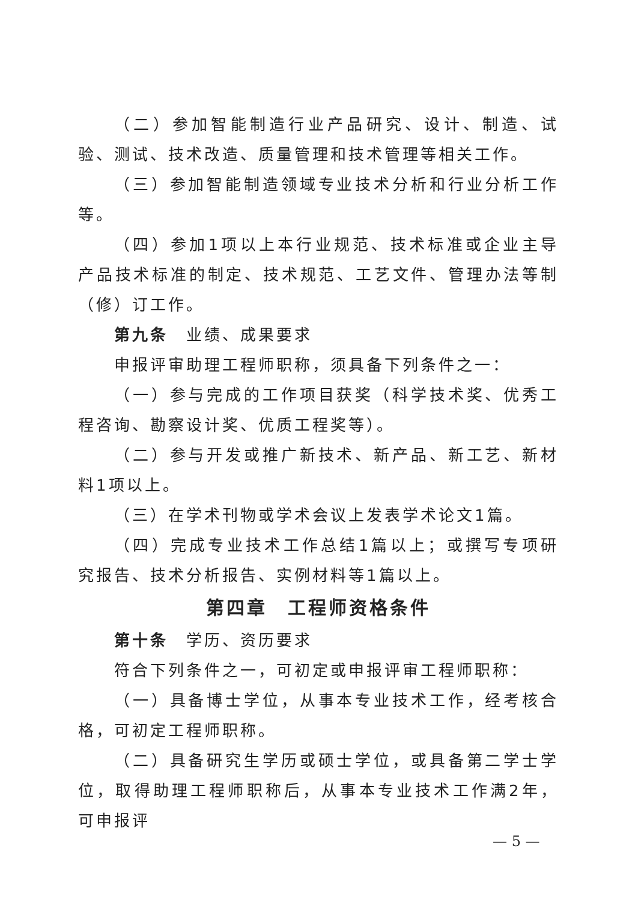（二）参加智能制造行业产品研究、设计、制造、试验、测试、技术改造、质量管理和技术管理等相关工作。
（三）参加智能制造领域专业技术分析和行业分析工作等。
（四）参加1项以上本行业规范、技术标准或企业主导产品技术标准的制定、技术规范、工艺文件、管理办法等制（修）订工作。
第九条　业绩、成果要求
申报评审助理工程师职称，须具备下列条件之一：
（一）参与完成的工作项目获奖（科学技术奖、优秀工程咨询、勘察设计奖、优质工程奖等）。
（二）参与开发或推广新技术、新产品、新工艺、新材料1项以上。
（三）在学术刊物或学术会议上发表学术论文1篇。
（四）完成专业技术工作总结1篇以上；或撰写专项研究报告、技术分析报告、实例材料等1篇以上。
第四章　工程师资格条件
第十条　学历、资历要求
符合下列条件之一，可初定或申报评审工程师职称：
（一）具备博士学位，从事本专业技术工作，经考核合格，可初定工程师职称。
（二）具备研究生学历或硕士学位，或具备第二学士学位，取得助理工程师职称后，从事本专业技术工作满2年，可申报评
— 5 —